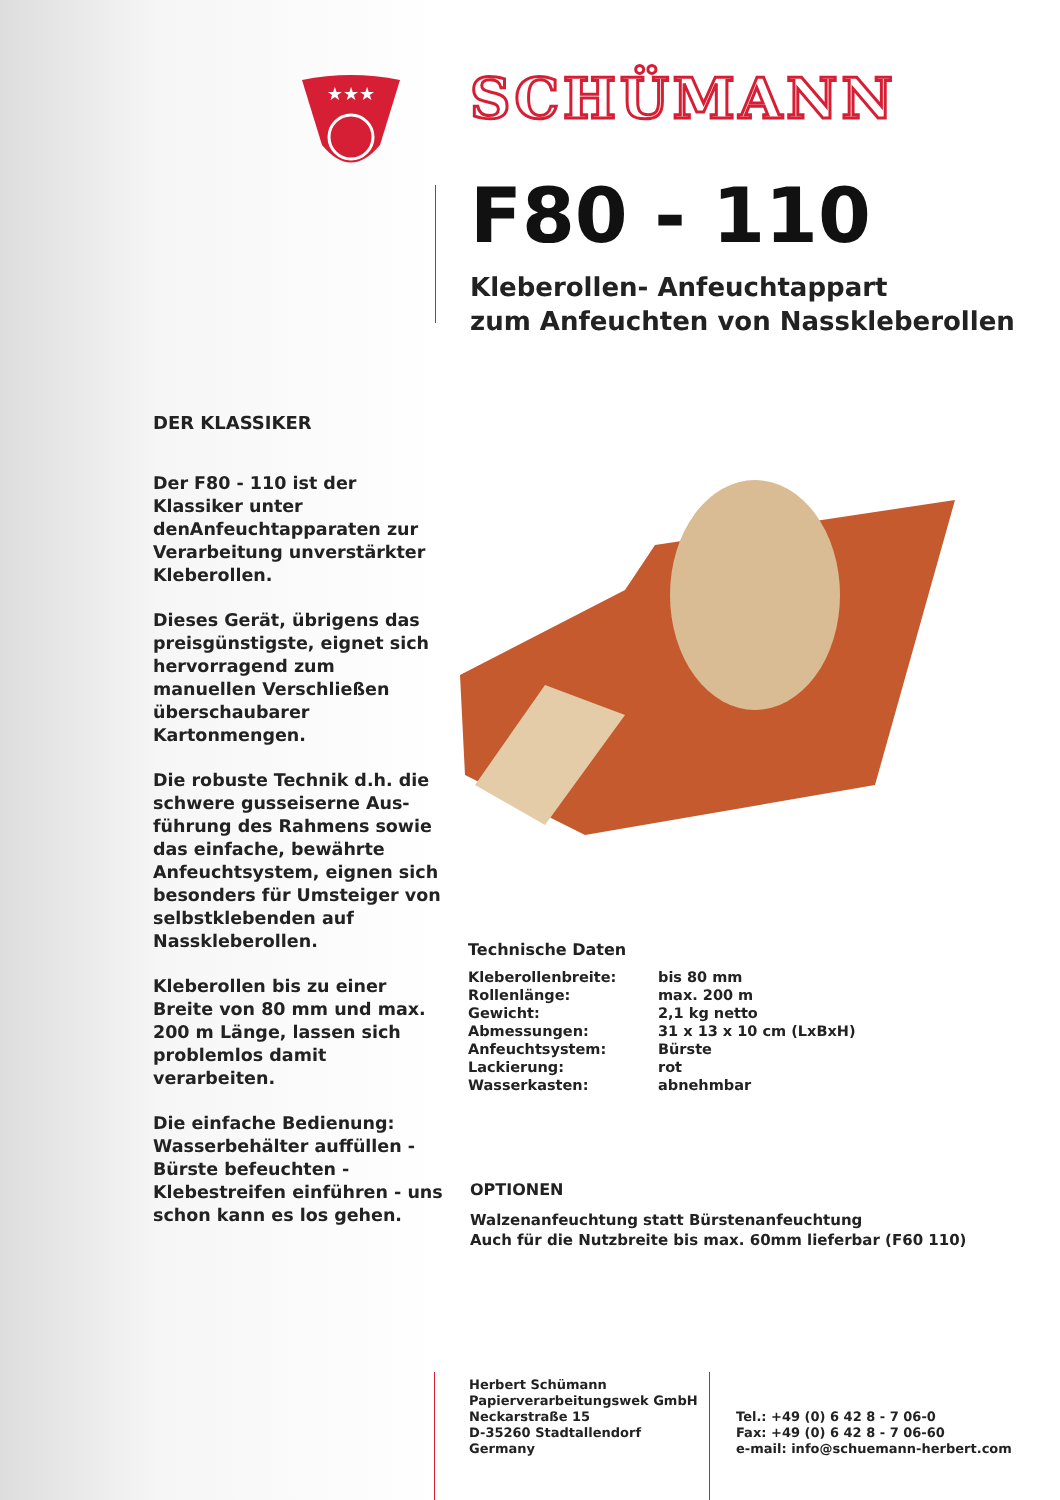★★★
SCHÜMANN
F80 - 110
Kleberollen- Anfeuchtappart
zum Anfeuchten von Nasskleberollen
DER KLASSIKER
Der F80 - 110 ist der Klassiker unter denAnfeuchtapparaten zur Verarbeitung unverstärkter Kleberollen.
Dieses Gerät, übrigens das preisgünstigste, eignet sich hervorragend zum manuellen Verschließen überschaubarer Kartonmengen.
Die robuste Technik d.h. die schwere gusseiserne Aus-führung des Rahmens sowie das einfache, bewährte Anfeuchtsystem, eignen sich besonders für Umsteiger von selbstklebenden auf Nasskleberollen.
Kleberollen bis zu einer Breite von 80 mm und max. 200 m Länge, lassen sich problemlos damit verarbeiten.
Die einfache Bedienung: Wasserbehälter auffüllen - Bürste befeuchten - Klebestreifen einführen - uns schon kann es los gehen.
Technische Daten
| Kleberollenbreite: | bis 80 mm |
| Rollenlänge: | max. 200 m |
| Gewicht: | 2,1 kg netto |
| Abmessungen: | 31 x 13 x 10 cm (LxBxH) |
| Anfeuchtsystem: | Bürste |
| Lackierung: | rot |
| Wasserkasten: | abnehmbar |
OPTIONEN
Walzenanfeuchtung statt Bürstenanfeuchtung
Auch für die Nutzbreite bis max. 60mm lieferbar (F60 110)
Herbert Schümann
Papierverarbeitungswek GmbH
Neckarstraße 15
D-35260 Stadtallendorf
Germany
Tel.: +49 (0) 6 42 8 - 7 06-0
Fax: +49 (0) 6 42 8 - 7 06-60
e-mail: info@schuemann-herbert.com